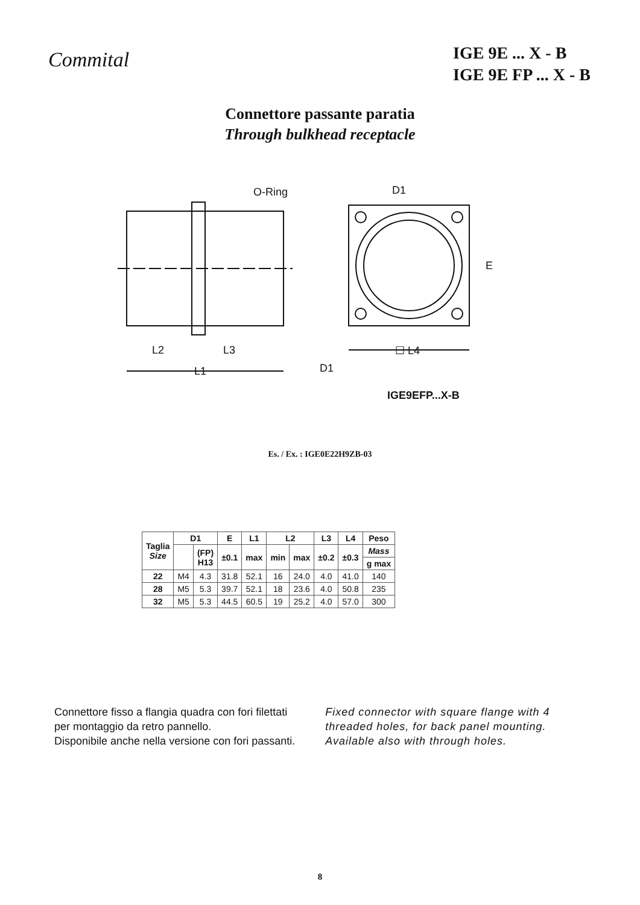Commital
IGE 9E ... X - B
IGE 9E FP ... X - B
Connettore passante paratia
Through bulkhead receptacle
O-Ring D1
E
L2 L3
L1
☐ L4
D1
IGE9EFP...X-B
Es. / Ex. : IGE0E22H9ZB-03
| Taglia Size | D1 | | E | L1 | L2 | | L3 | L4 | Peso |
| --- | --- | --- | --- | --- | --- | --- | --- | --- | --- |
| | | (FP) H13 | ±0.1 | max | min | max | ±0.2 | ±0.3 | Mass |
| | | | | | | | | | g max |
| 22 | M4 | 4.3 | 31.8 | 52.1 | 16 | 24.0 | 4.0 | 41.0 | 140 |
| 28 | M5 | 5.3 | 39.7 | 52.1 | 18 | 23.6 | 4.0 | 50.8 | 235 |
| 32 | M5 | 5.3 | 44.5 | 60.5 | 19 | 25.2 | 4.0 | 57.0 | 300 |
Connettore fisso a flangia quadra con fori filettati
per montaggio da retro pannello.
Disponibile anche nella versione con fori passanti.
Fixed connector with square flange with 4
threaded holes, for back panel mounting.
Available also with through holes.
8